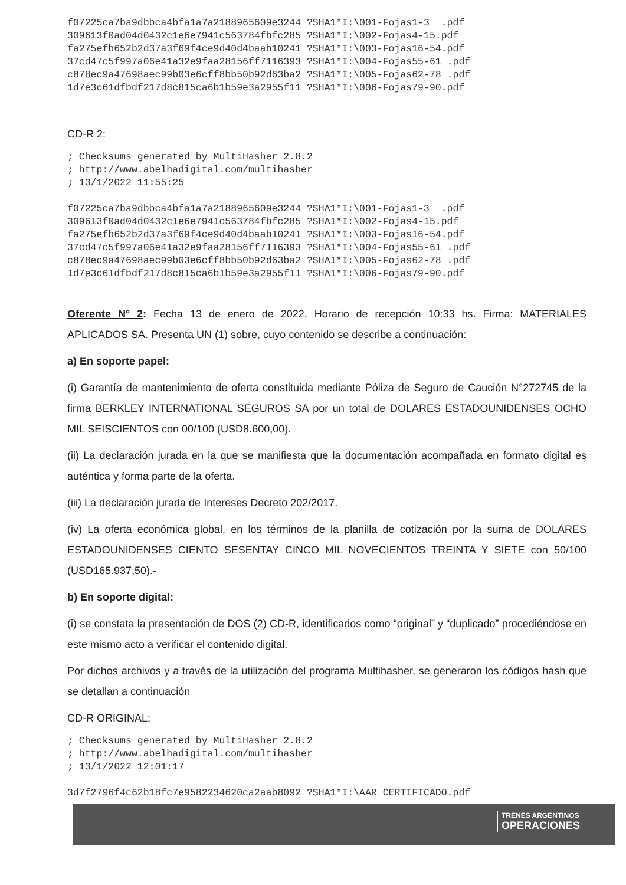f07225ca7ba9dbbca4bfa1a7a2188965609e3244 ?SHA1*I:\001-Fojas1-3  .pdf
309613f0ad04d0432c1e6e7941c563784fbfc285 ?SHA1*I:\002-Fojas4-15.pdf
fa275efb652b2d37a3f69f4ce9d40d4baab10241 ?SHA1*I:\003-Fojas16-54.pdf
37cd47c5f997a06e41a32e9faa28156ff7116393 ?SHA1*I:\004-Fojas55-61 .pdf
c878ec9a47698aec99b03e6cff8bb50b92d63ba2 ?SHA1*I:\005-Fojas62-78 .pdf
1d7e3c61dfbdf217d8c815ca6b1b59e3a2955f11 ?SHA1*I:\006-Fojas79-90.pdf
CD-R 2:
; Checksums generated by MultiHasher 2.8.2
; http://www.abelhadigital.com/multihasher
; 13/1/2022 11:55:25

f07225ca7ba9dbbca4bfa1a7a2188965609e3244 ?SHA1*I:\001-Fojas1-3  .pdf
309613f0ad04d0432c1e6e7941c563784fbfc285 ?SHA1*I:\002-Fojas4-15.pdf
fa275efb652b2d37a3f69f4ce9d40d4baab10241 ?SHA1*I:\003-Fojas16-54.pdf
37cd47c5f997a06e41a32e9faa28156ff7116393 ?SHA1*I:\004-Fojas55-61 .pdf
c878ec9a47698aec99b03e6cff8bb50b92d63ba2 ?SHA1*I:\005-Fojas62-78 .pdf
1d7e3c61dfbdf217d8c815ca6b1b59e3a2955f11 ?SHA1*I:\006-Fojas79-90.pdf
Oferente N° 2: Fecha 13 de enero de 2022, Horario de recepción 10:33 hs. Firma: MATERIALES APLICADOS SA. Presenta UN (1) sobre, cuyo contenido se describe a continuación:
a) En soporte papel:
(i) Garantía de mantenimiento de oferta constituida mediante Póliza de Seguro de Caución N°272745 de la firma BERKLEY INTERNATIONAL SEGUROS SA por un total de DOLARES ESTADOUNIDENSES OCHO MIL SEISCIENTOS con 00/100 (USD8.600,00).
(ii) La declaración jurada en la que se manifiesta que la documentación acompañada en formato digital es auténtica y forma parte de la oferta.
(iii) La declaración jurada de Intereses Decreto 202/2017.
(iv) La oferta económica global, en los términos de la planilla de cotización por la suma de DOLARES ESTADOUNIDENSES CIENTO SESENTAY CINCO MIL NOVECIENTOS TREINTA Y SIETE con 50/100 (USD165.937,50).-
b) En soporte digital:
(i) se constata la presentación de DOS (2) CD-R, identificados como “original” y “duplicado” procediéndose en este mismo acto a verificar el contenido digital.
Por dichos archivos y a través de la utilización del programa Multihasher, se generaron los códigos hash que se detallan a continuación
CD-R ORIGINAL:
; Checksums generated by MultiHasher 2.8.2
; http://www.abelhadigital.com/multihasher
; 13/1/2022 12:01:17

3d7f2796f4c62b18fc7e9582234620ca2aab8092 ?SHA1*I:\AAR CERTIFICADO.pdf
TRENES ARGENTINOS
OPERACIONES